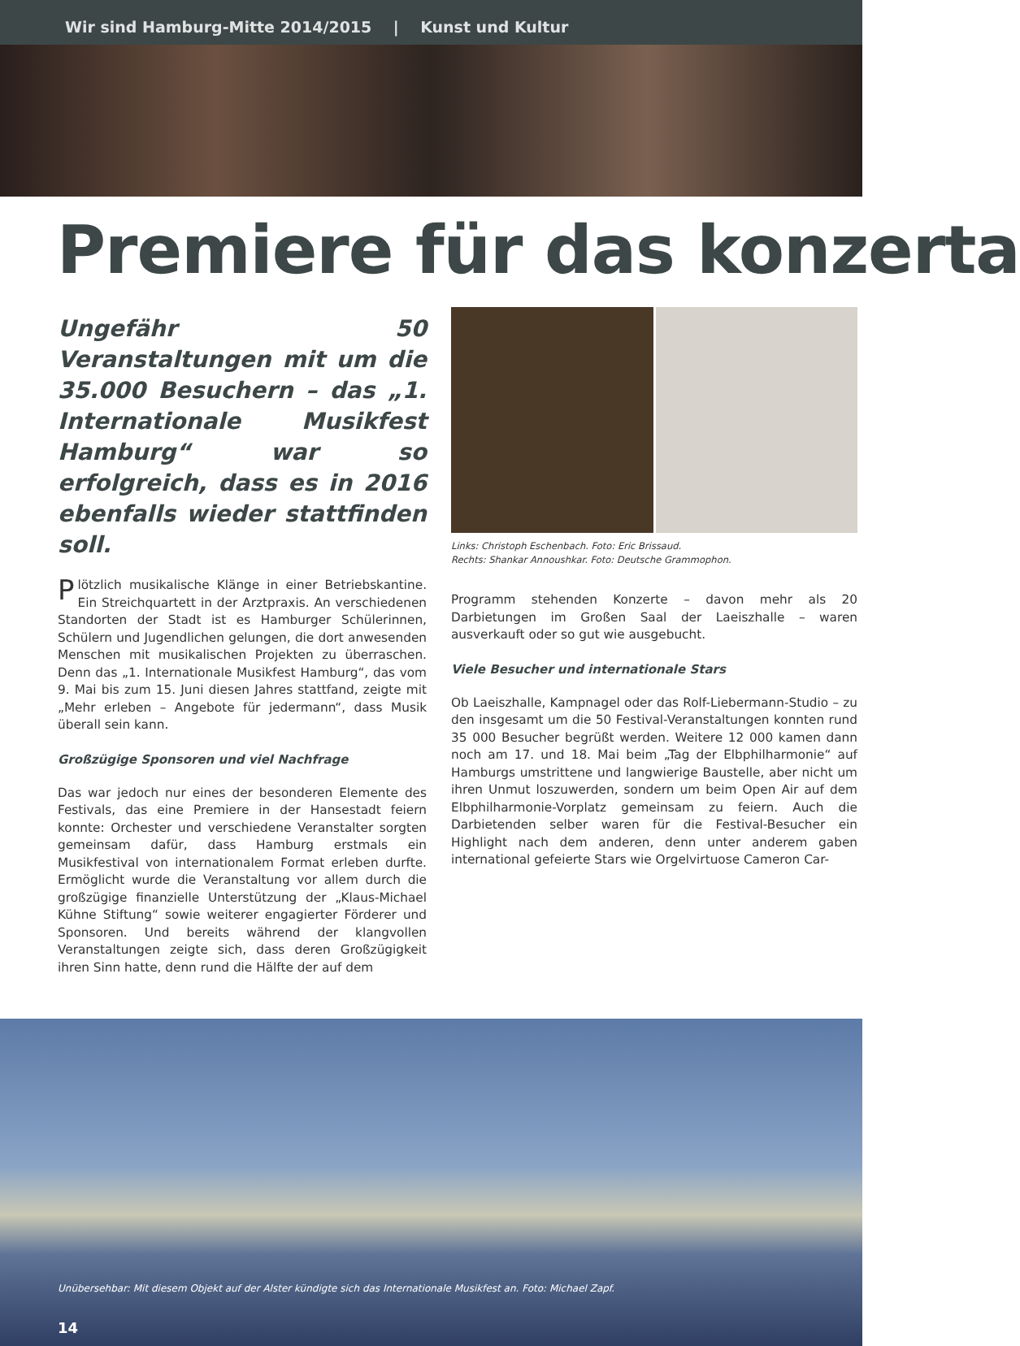Wir sind Hamburg-Mitte 2014/2015 | Kunst und Kultur
Premiere für das konzerta
Ungefähr 50 Veranstaltungen mit um die 35.000 Besuchern – das „1. Internationale Musikfest Hamburg“ war so erfolgreich, dass es in 2016 ebenfalls wieder stattfinden soll.
Plötzlich musikalische Klänge in einer Betriebskantine. Ein Streichquartett in der Arztpraxis. An verschiedenen Standorten der Stadt ist es Hamburger Schülerinnen, Schülern und Jugendlichen gelungen, die dort anwesenden Menschen mit musikalischen Projekten zu überraschen. Denn das „1. Internationale Musikfest Hamburg“, das vom 9. Mai bis zum 15. Juni diesen Jahres stattfand, zeigte mit „Mehr erleben – Angebote für jedermann“, dass Musik überall sein kann.
Großzügige Sponsoren und viel Nachfrage
Das war jedoch nur eines der besonderen Elemente des Festivals, das eine Premiere in der Hansestadt feiern konnte: Orchester und verschiedene Veranstalter sorgten gemeinsam dafür, dass Hamburg erstmals ein Musikfestival von internationalem Format erleben durfte. Ermöglicht wurde die Veranstaltung vor allem durch die großzügige finanzielle Unterstützung der „Klaus-Michael Kühne Stiftung“ sowie weiterer engagierter Förderer und Sponsoren. Und bereits während der klangvollen Veranstaltungen zeigte sich, dass deren Großzügigkeit ihren Sinn hatte, denn rund die Hälfte der auf dem
Links: Christoph Eschenbach. Foto: Eric Brissaud.
Rechts: Shankar Annoushkar. Foto: Deutsche Grammophon.
Programm stehenden Konzerte – davon mehr als 20 Darbietungen im Großen Saal der Laeiszhalle – waren ausverkauft oder so gut wie ausgebucht.
Viele Besucher und internationale Stars
Ob Laeiszhalle, Kampnagel oder das Rolf-Liebermann-Studio – zu den insgesamt um die 50 Festival-Veranstaltungen konnten rund 35 000 Besucher begrüßt werden. Weitere 12 000 kamen dann noch am 17. und 18. Mai beim „Tag der Elbphilharmonie“ auf Hamburgs umstrittene und langwierige Baustelle, aber nicht um ihren Unmut loszuwerden, sondern um beim Open Air auf dem Elbphilharmonie-Vorplatz gemeinsam zu feiern. Auch die Darbietenden selber waren für die Festival-Besucher ein Highlight nach dem anderen, denn unter anderem gaben international gefeierte Stars wie Orgelvirtuose Cameron Car-
Unübersehbar: Mit diesem Objekt auf der Alster kündigte sich das Internationale Musikfest an. Foto: Michael Zapf.
14